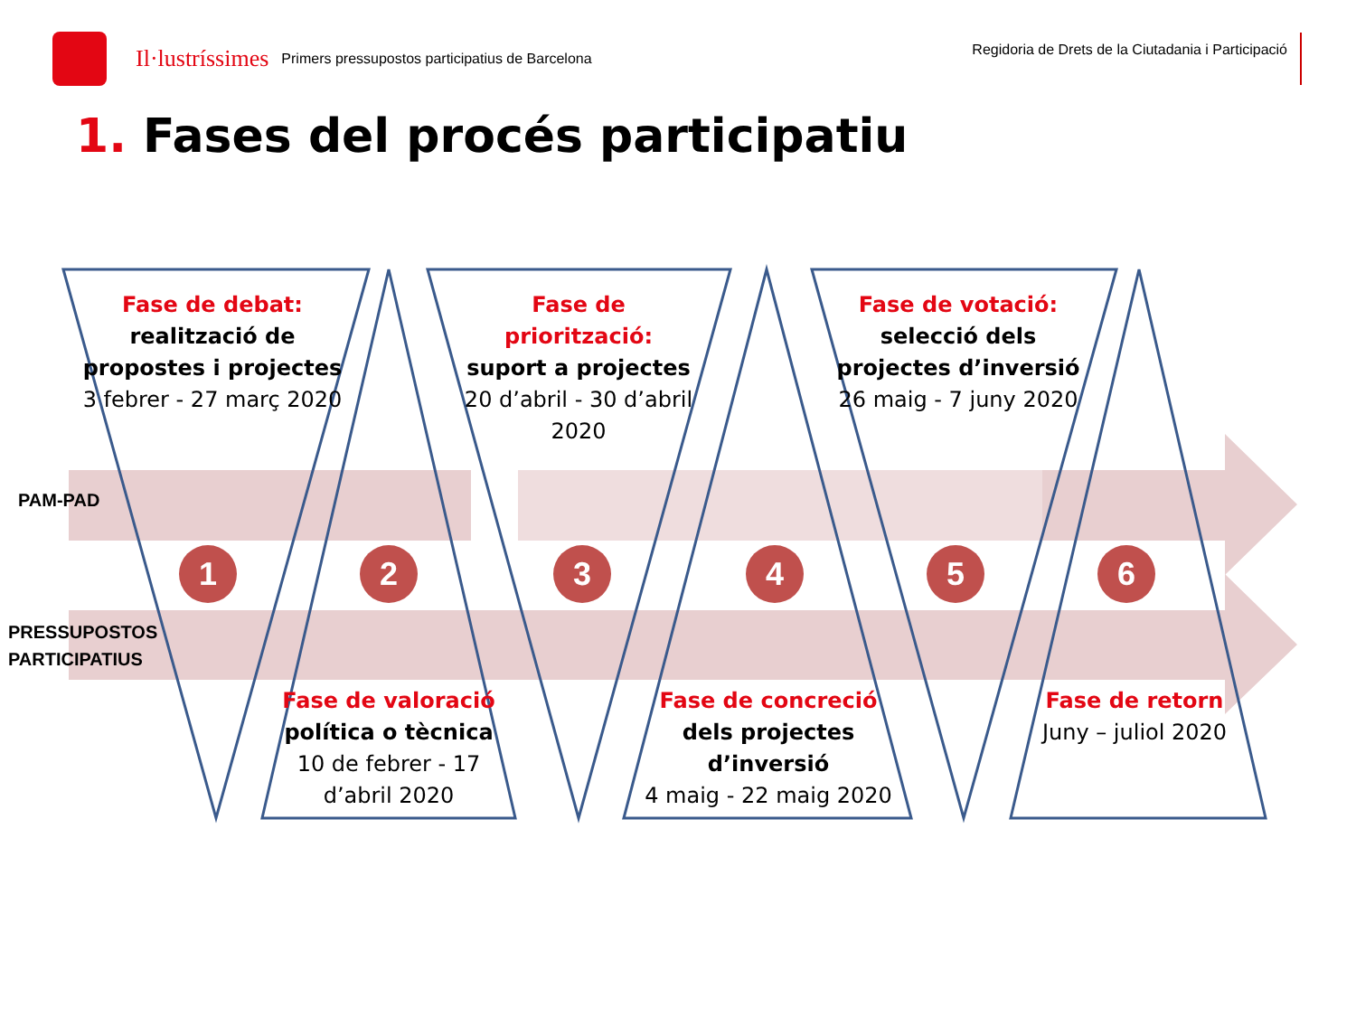Il·lustríssimes Primers pressupostos participatius de Barcelona Regidoria de Drets de la Ciutadania i Participació
1. Fases del procés participatiu
Fase de debat:
realització de propostes i projectes
3 febrer - 27 març 2020
Fase de priorització:
suport a projectes
20 d’abril - 30 d’abril 2020
Fase de votació:
selecció dels projectes d’inversió
26 maig - 7 juny 2020
PAM-PAD
PRESSUPOSTOS
PARTICIPATIUS
1 2 3 4 5 6
Fase de valoració
política o tècnica
10 de febrer - 17 d’abril 2020
Fase de concreció
dels projectes d’inversió
4 maig - 22 maig 2020
Fase de retorn
Juny – juliol 2020